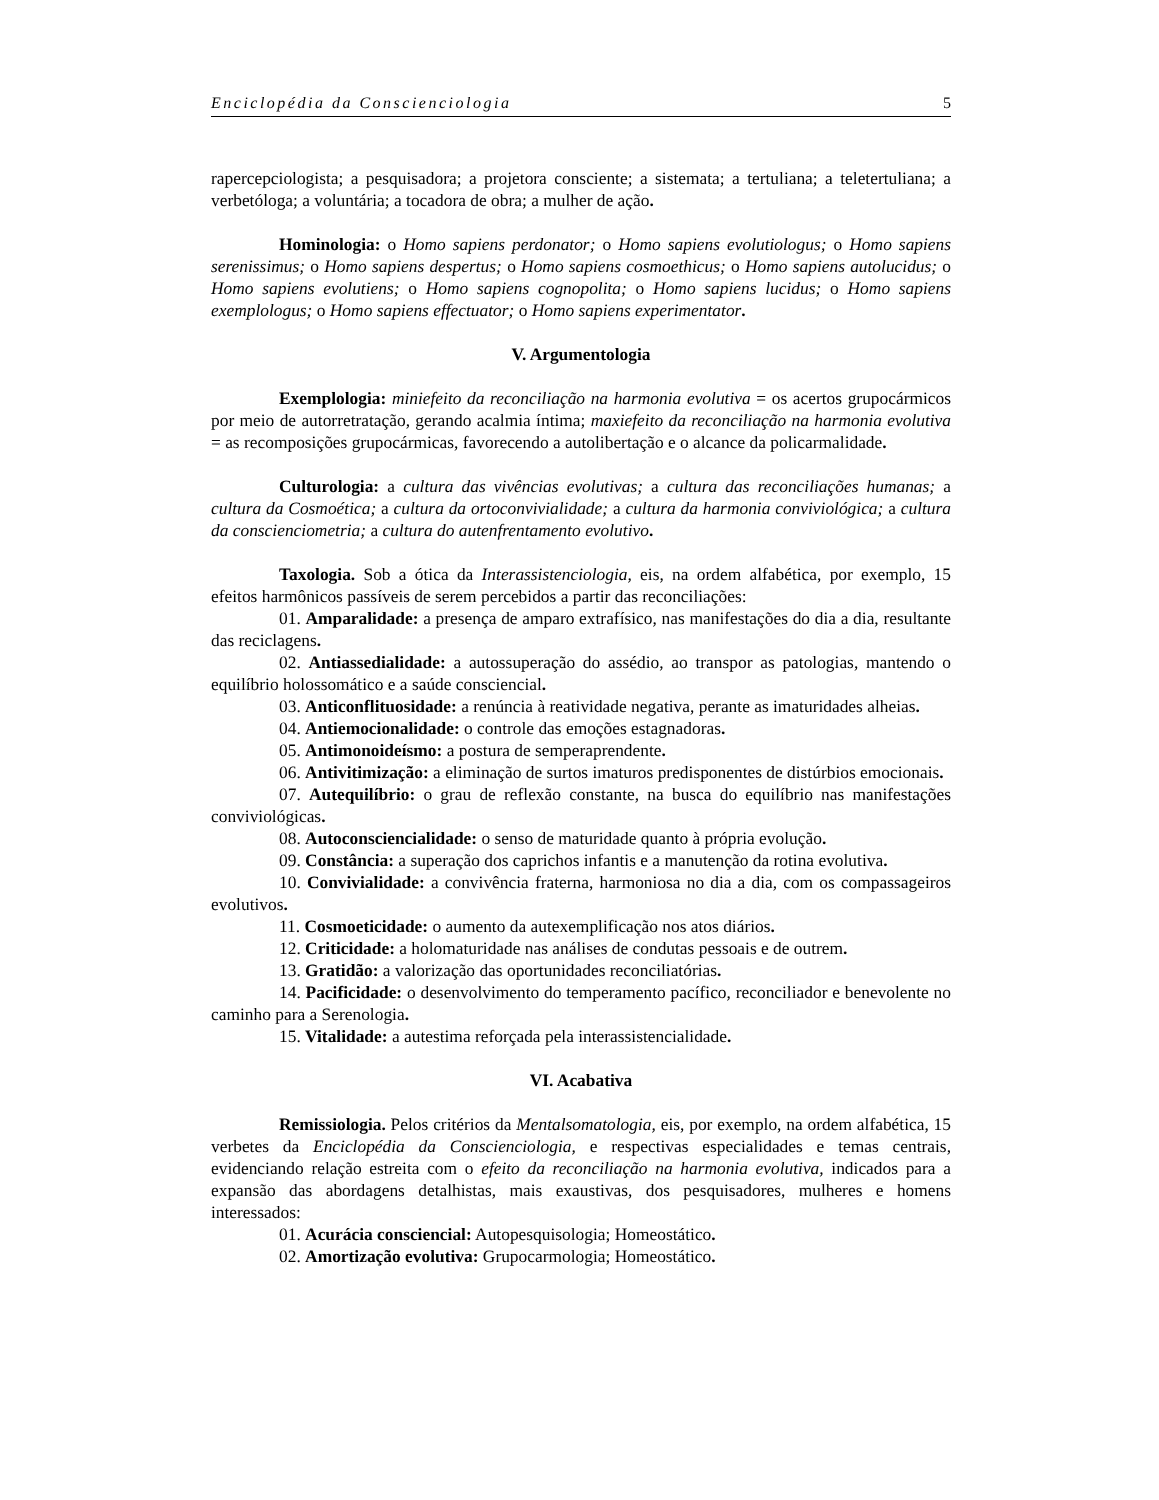Enciclopédia da Conscienciologia 5
rapercepciologista; a pesquisadora; a projetora consciente; a sistemata; a tertuliana; a teletertuliana; a verbetóloga; a voluntária; a tocadora de obra; a mulher de ação.
Hominologia: o Homo sapiens perdonator; o Homo sapiens evolutiologus; o Homo sapiens serenissimus; o Homo sapiens despertus; o Homo sapiens cosmoethicus; o Homo sapiens autolucidus; o Homo sapiens evolutiens; o Homo sapiens cognopolita; o Homo sapiens lucidus; o Homo sapiens exemplologus; o Homo sapiens effectuator; o Homo sapiens experimentator.
V. Argumentologia
Exemplologia: miniefeito da reconciliação na harmonia evolutiva = os acertos grupocármicos por meio de autorretratação, gerando acalmia íntima; maxiefeito da reconciliação na harmonia evolutiva = as recomposições grupocármicas, favorecendo a autolibertação e o alcance da policarmalidade.
Culturologia: a cultura das vivências evolutivas; a cultura das reconciliações humanas; a cultura da Cosmoética; a cultura da ortoconvivialidade; a cultura da harmonia conviviológica; a cultura da conscienciometria; a cultura do autenfrentamento evolutivo.
Taxologia. Sob a ótica da Interassistenciologia, eis, na ordem alfabética, por exemplo, 15 efeitos harmônicos passíveis de serem percebidos a partir das reconciliações:
01. Amparalidade: a presença de amparo extrafísico, nas manifestações do dia a dia, resultante das reciclagens.
02. Antiassedialidade: a autossuperação do assédio, ao transpor as patologias, mantendo o equilíbrio holossomático e a saúde consciencial.
03. Anticonflituosidade: a renúncia à reatividade negativa, perante as imaturidades alheias.
04. Antiemocionalidade: o controle das emoções estagnadoras.
05. Antimonoideísmo: a postura de semperaprendente.
06. Antivitimização: a eliminação de surtos imaturos predisponentes de distúrbios emocionais.
07. Autequilíbrio: o grau de reflexão constante, na busca do equilíbrio nas manifestações conviviológicas.
08. Autoconsciencialidade: o senso de maturidade quanto à própria evolução.
09. Constância: a superação dos caprichos infantis e a manutenção da rotina evolutiva.
10. Convivialidade: a convivência fraterna, harmoniosa no dia a dia, com os compassageiros evolutivos.
11. Cosmoeticidade: o aumento da autexemplificação nos atos diários.
12. Criticidade: a holomaturidade nas análises de condutas pessoais e de outrem.
13. Gratidão: a valorização das oportunidades reconciliatórias.
14. Pacificidade: o desenvolvimento do temperamento pacífico, reconciliador e benevolente no caminho para a Serenologia.
15. Vitalidade: a autestima reforçada pela interassistencialidade.
VI. Acabativa
Remissiologia. Pelos critérios da Mentalsomatologia, eis, por exemplo, na ordem alfabética, 15 verbetes da Enciclopédia da Conscienciologia, e respectivas especialidades e temas centrais, evidenciando relação estreita com o efeito da reconciliação na harmonia evolutiva, indicados para a expansão das abordagens detalhistas, mais exaustivas, dos pesquisadores, mulheres e homens interessados:
01. Acurácia consciencial: Autopesquisologia; Homeostático.
02. Amortização evolutiva: Grupocarmologia; Homeostático.